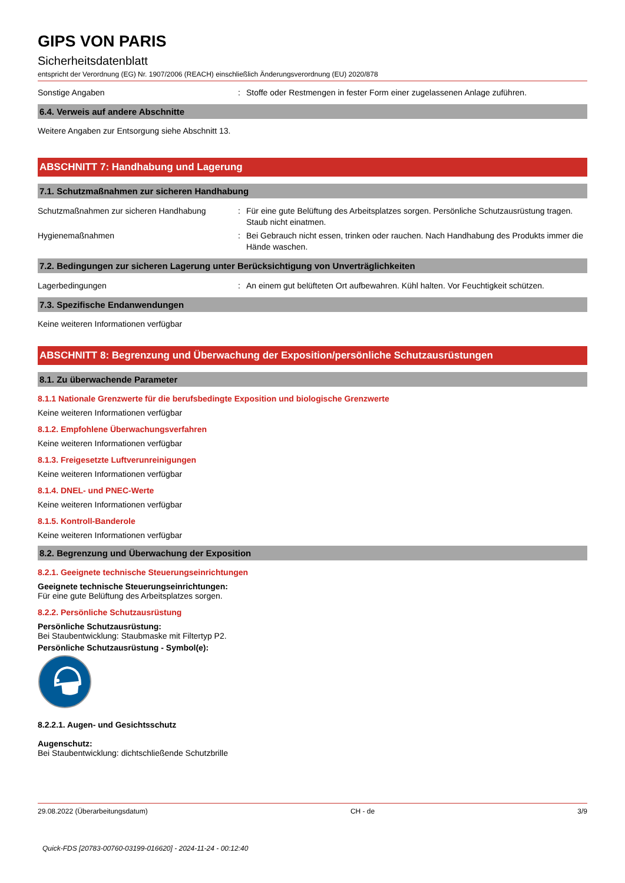GIPS VON PARIS
Sicherheitsdatenblatt
entspricht der Verordnung (EG) Nr. 1907/2006 (REACH) einschließlich Änderungsverordnung (EU) 2020/878
Sonstige Angaben : Stoffe oder Restmengen in fester Form einer zugelassenen Anlage zuführen.
6.4. Verweis auf andere Abschnitte
Weitere Angaben zur Entsorgung siehe Abschnitt 13.
ABSCHNITT 7: Handhabung und Lagerung
7.1. Schutzmaßnahmen zur sicheren Handhabung
Schutzmaßnahmen zur sicheren Handhabung : Für eine gute Belüftung des Arbeitsplatzes sorgen. Persönliche Schutzausrüstung tragen. Staub nicht einatmen.
Hygienemaßnahmen : Bei Gebrauch nicht essen, trinken oder rauchen. Nach Handhabung des Produkts immer die Hände waschen.
7.2. Bedingungen zur sicheren Lagerung unter Berücksichtigung von Unverträglichkeiten
Lagerbedingungen : An einem gut belüfteten Ort aufbewahren. Kühl halten. Vor Feuchtigkeit schützen.
7.3. Spezifische Endanwendungen
Keine weiteren Informationen verfügbar
ABSCHNITT 8: Begrenzung und Überwachung der Exposition/persönliche Schutzausrüstungen
8.1. Zu überwachende Parameter
8.1.1 Nationale Grenzwerte für die berufsbedingte Exposition und biologische Grenzwerte
Keine weiteren Informationen verfügbar
8.1.2. Empfohlene Überwachungsverfahren
Keine weiteren Informationen verfügbar
8.1.3. Freigesetzte Luftverunreinigungen
Keine weiteren Informationen verfügbar
8.1.4. DNEL- und PNEC-Werte
Keine weiteren Informationen verfügbar
8.1.5. Kontroll-Banderole
Keine weiteren Informationen verfügbar
8.2. Begrenzung und Überwachung der Exposition
8.2.1. Geeignete technische Steuerungseinrichtungen
Geeignete technische Steuerungseinrichtungen:
Für eine gute Belüftung des Arbeitsplatzes sorgen.
8.2.2. Persönliche Schutzausrüstung
Persönliche Schutzausrüstung:
Bei Staubentwicklung: Staubmaske mit Filtertyp P2.
Persönliche Schutzausrüstung - Symbol(e):
8.2.2.1. Augen- und Gesichtsschutz
Augenschutz:
Bei Staubentwicklung: dichtschließende Schutzbrille
29.08.2022 (Überarbeitungsdatum) CH - de 3/9
Quick-FDS [20783-00760-03199-016620] - 2024-11-24 - 00:12:40